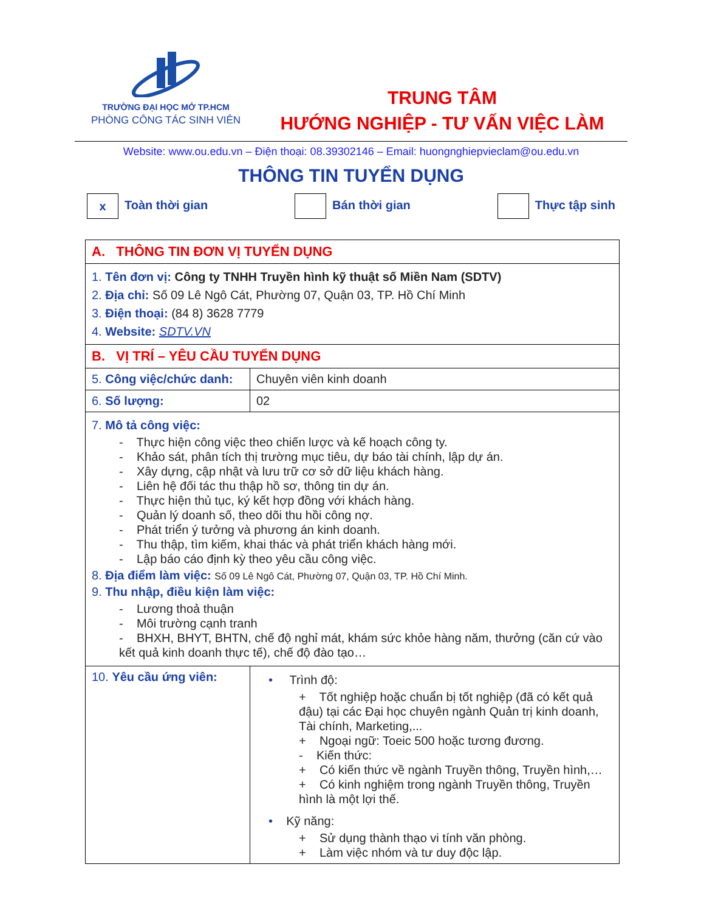TRƯỜNG ĐẠI HỌC MỞ TP.HCM
PHÒNG CÔNG TÁC SINH VIÊN
TRUNG TÂM
HƯỚNG NGHIỆP - TƯ VẤN VIỆC LÀM
Website: www.ou.edu.vn – Điện thoại: 08.39302146 – Email: huongnghiepvieclam@ou.edu.vn
THÔNG TIN TUYỂN DỤNG
x Toàn thời gian Bán thời gian Thực tập sinh
| A. THÔNG TIN ĐƠN VỊ TUYỂN DỤNG | |
| 1. Tên đơn vị: Công ty TNHH Truyền hình kỹ thuật số Miền Nam (SDTV) 2. Địa chỉ: Số 09 Lê Ngô Cát, Phường 07, Quận 03, TP. Hồ Chí Minh 3. Điện thoại: (84 8) 3628 7779 4. Website: SDTV.VN | |
| B. VỊ TRÍ – YÊU CẦU TUYỂN DỤNG | |
| 5. Công việc/chức danh: | Chuyên viên kinh doanh |
| 6. Số lượng: | 02 |
| 7. Mô tả công việc: - Thực hiện công việc theo chiến lược và kế hoạch công ty. - Khảo sát, phân tích thị trường mục tiêu, dự báo tài chính, lập dự án. - Xây dựng, cập nhật và lưu trữ cơ sở dữ liệu khách hàng. - Liên hệ đối tác thu thập hồ sơ, thông tin dự án. - Thực hiện thủ tục, ký kết hợp đồng với khách hàng. - Quản lý doanh số, theo dõi thu hồi công nợ. - Phát triển ý tưởng và phương án kinh doanh. - Thu thập, tìm kiếm, khai thác và phát triển khách hàng mới. - Lập báo cáo định kỳ theo yêu cầu công việc. 8. Địa điểm làm việc: Số 09 Lê Ngô Cát, Phường 07, Quận 03, TP. Hồ Chí Minh. 9. Thu nhập, điều kiện làm việc: - Lương thoả thuận - Môi trường cạnh tranh - BHXH, BHYT, BHTN, chế độ nghỉ mát, khám sức khỏe hàng năm, thưởng (căn cứ vào kết quả kinh doanh thực tế), chế độ đào tạo… | |
| 10. Yêu cầu ứng viên: | • Trình độ: + Tốt nghiệp hoặc chuẩn bị tốt nghiệp (đã có kết quả đậu) tại các Đại học chuyên ngành Quản trị kinh doanh, Tài chính, Marketing,... + Ngoại ngữ: Toeic 500 hoặc tương đương. - Kiến thức: + Có kiến thức về ngành Truyền thông, Truyền hình,… + Có kinh nghiệm trong ngành Truyền thông, Truyền hình là một lợi thế. • Kỹ năng: + Sử dụng thành thạo vi tính văn phòng. + Làm việc nhóm và tư duy độc lập. |